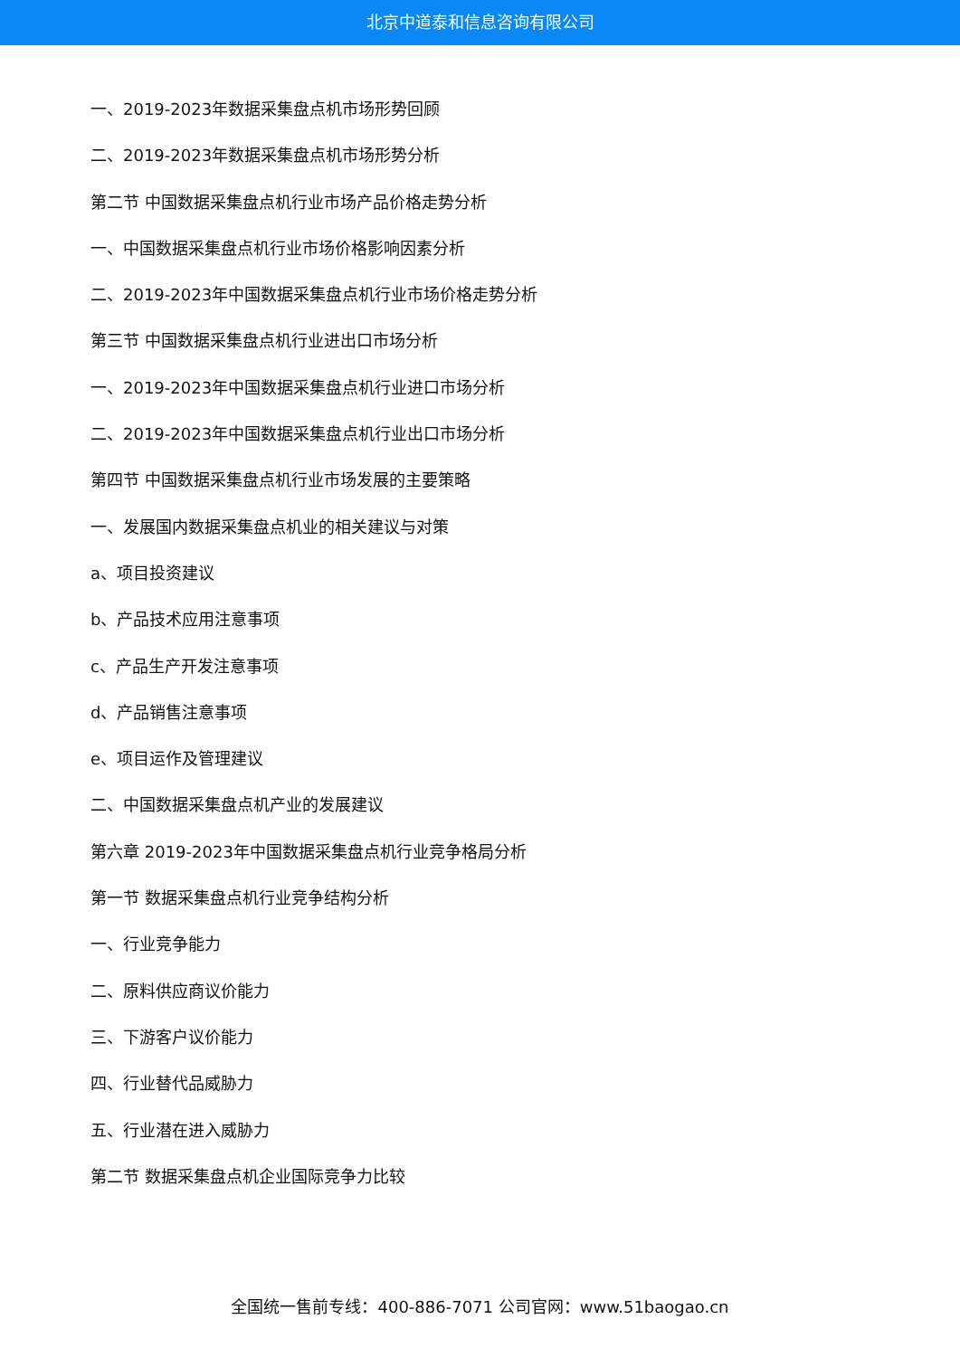北京中道泰和信息咨询有限公司
一、2019-2023年数据采集盘点机市场形势回顾
二、2019-2023年数据采集盘点机市场形势分析
第二节 中国数据采集盘点机行业市场产品价格走势分析
一、中国数据采集盘点机行业市场价格影响因素分析
二、2019-2023年中国数据采集盘点机行业市场价格走势分析
第三节 中国数据采集盘点机行业进出口市场分析
一、2019-2023年中国数据采集盘点机行业进口市场分析
二、2019-2023年中国数据采集盘点机行业出口市场分析
第四节 中国数据采集盘点机行业市场发展的主要策略
一、发展国内数据采集盘点机业的相关建议与对策
a、项目投资建议
b、产品技术应用注意事项
c、产品生产开发注意事项
d、产品销售注意事项
e、项目运作及管理建议
二、中国数据采集盘点机产业的发展建议
第六章 2019-2023年中国数据采集盘点机行业竞争格局分析
第一节 数据采集盘点机行业竞争结构分析
一、行业竞争能力
二、原料供应商议价能力
三、下游客户议价能力
四、行业替代品威胁力
五、行业潜在进入威胁力
第二节 数据采集盘点机企业国际竞争力比较
全国统一售前专线：400-886-7071 公司官网：www.51baogao.cn